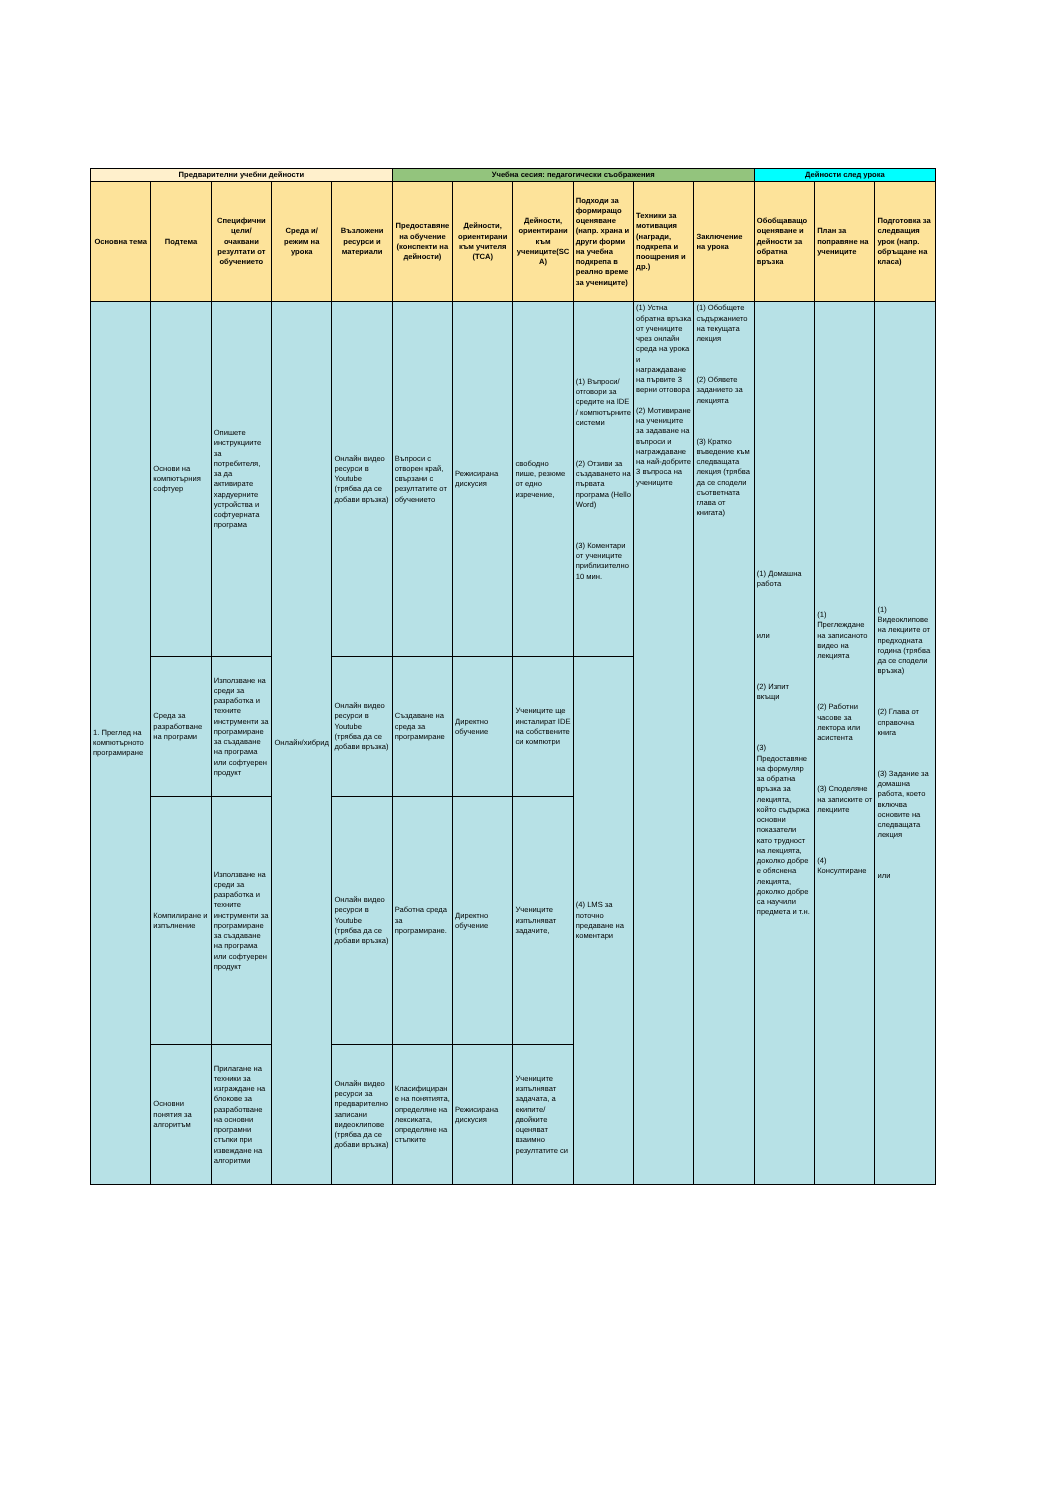| Предварителни учебни дейности | | | | | Учебна сесия: педагогически съображения | | | | | | Дейности след урока | | |
| --- | --- | --- | --- | --- | --- | --- | --- | --- | --- | --- | --- | --- | --- |
| Основна тема | Подтема | Специфични цели/очаквани резултати от обучението | Среда и/режим на урока | Възложени ресурси и материали | Предоставяне на обучение (конспекти на дейности) | Дейности, ориентирани към учителя (TCA) | Дейности, ориентирани към учениците(SCA) | Подходи за формиращо оценяване (напр. храна и други форми на учебна подкрепа в реално време за учениците) | Техники за мотивация (награди, подкрепа и поощрения и др.) | Заключение на урока | Обобщаващо оценяване и дейности за обратна връзка | План за поправяне на учениците | Подготовка за следващия урок (напр. обръщане на класа) |
| 1. Преглед на компютърното програмиране | Основи на компютърния софтуер | Опишете инструкциите за потребителя, за да активирате хардуерните устройства и софтуерната програма | Онлайн/хибрид | Онлайн видео ресурси в Youtube (трябва да се добави връзка) | Въпроси с отворен край, свързани с резултатите от обучението | Режисирана дискусия | свободно пише, резюме от едно изречение, | (1) Въпроси/отговори за средите на IDE / компютърните системи (2) Отзиви за създаването на първата програма (Hello Word) (3) Коментари от учениците приблизително 10 мин. | (1) Устна обратна връзка от учениците чрез онлайн среда на урока и награждаване на първите 3 верни отговора (2) Мотивиране на учениците за задаване на въпроси и награждаване на най-добрите 3 въпроса на учениците | (1) Обобщете съдържанието на текущата лекция (2) Обявете заданието за лекцията (3) Кратко въведение към следващата лекция (трябва да се сподели съответната глава от книгата) | (1) Домашна работа или (2) Изпит вкъщи (3) Предоставяне на формуляр за обратна връзка за лекцията, който съдържа основни показатели като трудност на лекцията, доколко добре е обяснена лекцията, доколко добре са научили предмета и т.н. | (1) Преглеждане на записаното видео на лекцията (2) Работни часове за лектора или асистента (3) Споделяне на записките от лекциите (4) Консултиране | (1) Видеоклипове на лекциите от предходната година (трябва да се сподели връзка) (2) Глава от справочна книга (3) Задание за домашна работа, което включва основите на следващата лекция или |
| | Среда за разработване на програми | Използване на среди за разработка и техните инструменти за програмиране за създаване на програма или софтуерен продукт | | Онлайн видео ресурси в Youtube (трябва да се добави връзка) | Създаване на среда за програмиране | Директно обучение | Учениците ще инсталират IDE на собствените си компютри | (4) LMS за поточно предаване на коментари | | | | | |
| | Компилиране и изпълнение | Използване на среди за разработка и техните инструменти за програмиране за създаване на програма или софтуерен продукт | | Онлайн видео ресурси в Youtube (трябва да се добави връзка) | Работна среда за програмиране. | Директно обучение | Учениците изпълняват задачите, | | | | | | |
| | Основни понятия за алгоритъм | Прилагане на техники за изграждане на блокове за разработване на основни програмни стъпки при извеждане на алгоритми | | Онлайн видео ресурси за предварително записани видеоклипове (трябва да се добави връзка) | Класифициране на понятията, определяне на лексиката, определяне на стъпките | Режисирана дискусия | Учениците изпълняват задачата, а екипите/двойките оценяват взаимно резултатите си | | | | | | |